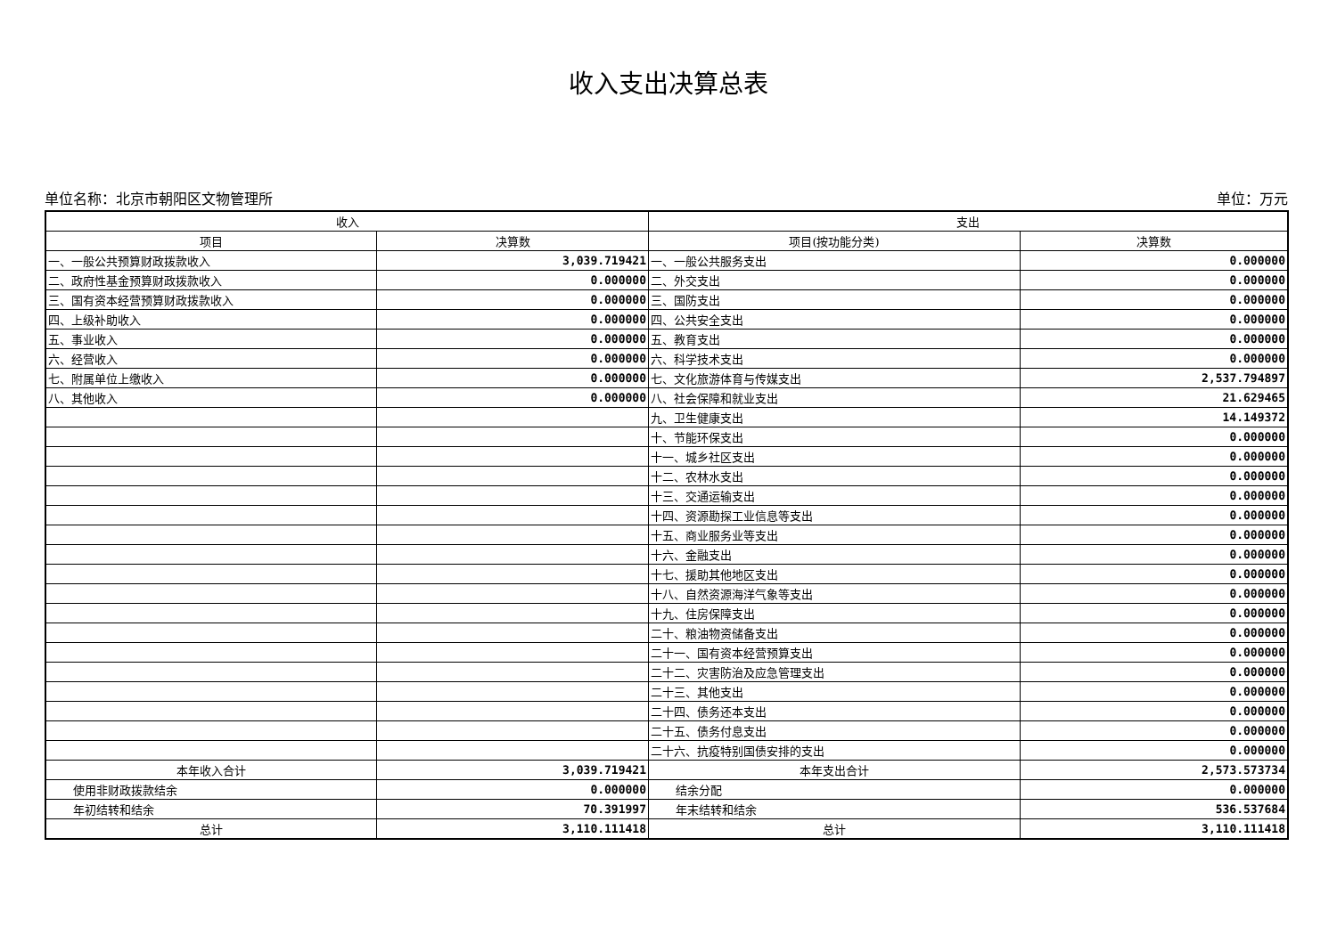收入支出决算总表
单位名称：北京市朝阳区文物管理所 单位：万元
| 收入 | | 支出 | |
| --- | --- | --- | --- |
| 项目 | 决算数 | 项目(按功能分类) | 决算数 |
| 一、一般公共预算财政拨款收入 | 3,039.719421 | 一、一般公共服务支出 | 0.000000 |
| 二、政府性基金预算财政拨款收入 | 0.000000 | 二、外交支出 | 0.000000 |
| 三、国有资本经营预算财政拨款收入 | 0.000000 | 三、国防支出 | 0.000000 |
| 四、上级补助收入 | 0.000000 | 四、公共安全支出 | 0.000000 |
| 五、事业收入 | 0.000000 | 五、教育支出 | 0.000000 |
| 六、经营收入 | 0.000000 | 六、科学技术支出 | 0.000000 |
| 七、附属单位上缴收入 | 0.000000 | 七、文化旅游体育与传媒支出 | 2,537.794897 |
| 八、其他收入 | 0.000000 | 八、社会保障和就业支出 | 21.629465 |
| | | 九、卫生健康支出 | 14.149372 |
| | | 十、节能环保支出 | 0.000000 |
| | | 十一、城乡社区支出 | 0.000000 |
| | | 十二、农林水支出 | 0.000000 |
| | | 十三、交通运输支出 | 0.000000 |
| | | 十四、资源勘探工业信息等支出 | 0.000000 |
| | | 十五、商业服务业等支出 | 0.000000 |
| | | 十六、金融支出 | 0.000000 |
| | | 十七、援助其他地区支出 | 0.000000 |
| | | 十八、自然资源海洋气象等支出 | 0.000000 |
| | | 十九、住房保障支出 | 0.000000 |
| | | 二十、粮油物资储备支出 | 0.000000 |
| | | 二十一、国有资本经营预算支出 | 0.000000 |
| | | 二十二、灾害防治及应急管理支出 | 0.000000 |
| | | 二十三、其他支出 | 0.000000 |
| | | 二十四、债务还本支出 | 0.000000 |
| | | 二十五、债务付息支出 | 0.000000 |
| | | 二十六、抗疫特别国债安排的支出 | 0.000000 |
| 本年收入合计 | 3,039.719421 | 本年支出合计 | 2,573.573734 |
| 使用非财政拨款结余 | 0.000000 | 结余分配 | 0.000000 |
| 年初结转和结余 | 70.391997 | 年末结转和结余 | 536.537684 |
| 总计 | 3,110.111418 | 总计 | 3,110.111418 |